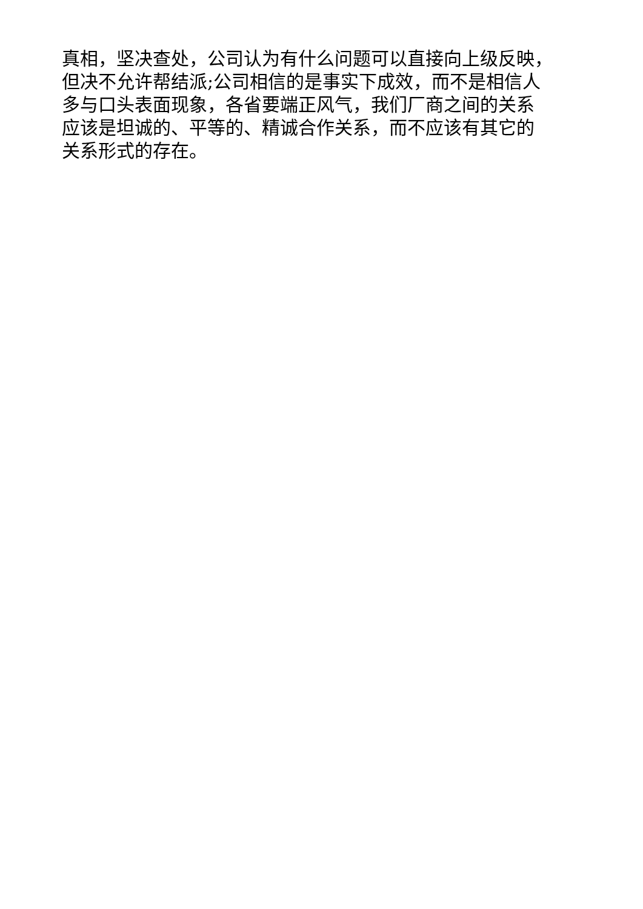真相，坚决查处，公司认为有什么问题可以直接向上级反映，
但决不允许帮结派;公司相信的是事实下成效，而不是相信人
多与口头表面现象，各省要端正风气，我们厂商之间的关系
应该是坦诚的、平等的、精诚合作关系，而不应该有其它的
关系形式的存在。